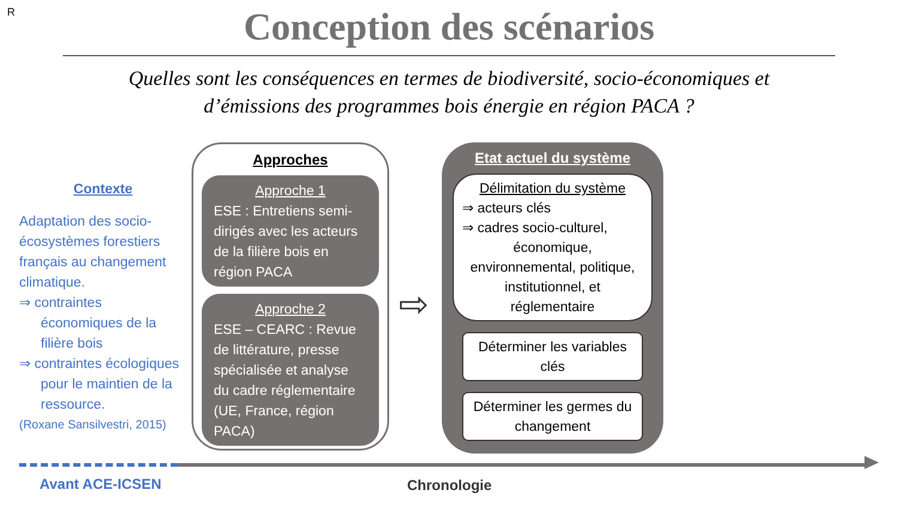R
Conception des scénarios
Quelles sont les conséquences en termes de biodiversité, socio-économiques et
d’émissions des programmes bois énergie en région PACA ?
Contexte
Adaptation des socio-écosystèmes forestiers français au changement climatique.
⇒ contraintes économiques de la filière bois
⇒ contraintes écologiques pour le maintien de la ressource.
(Roxane Sansilvestri, 2015)
Approches
Approche 1
ESE : Entretiens semi-dirigés avec les acteurs de la filière bois en région PACA
Approche 2
ESE – CEARC : Revue de littérature, presse spécialisée et analyse du cadre réglementaire (UE, France, région PACA)
⇨
Etat actuel du système
Délimitation du système
⇒ acteurs clés
⇒ cadres socio-culturel,
économique, environnemental, politique, institutionnel, et réglementaire
Déterminer les variables clés
Déterminer les germes du changement
Avant ACE-ICSEN Chronologie